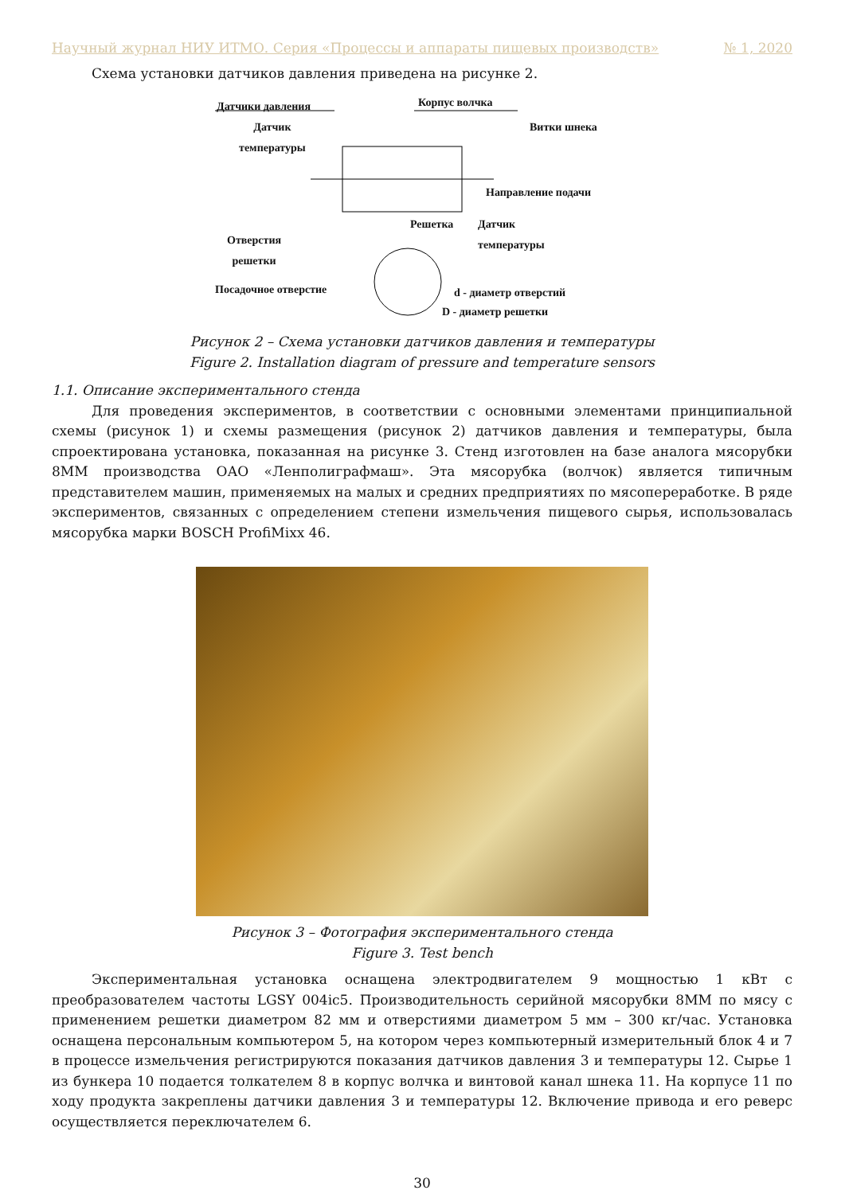Научный журнал НИУ ИТМО. Серия «Процессы и аппараты пищевых производств» № 1, 2020
Схема установки датчиков давления приведена на рисунке 2.
Датчики давления Корпус волчка
Витки шнека
Датчик
температуры
Направление подачи
Решетка
Датчик
температуры
Отверстия
решетки
Посадочное отверстие d - диаметр отверстий
D - диаметр решетки
Рисунок 2 – Схема установки датчиков давления и температуры
Figure 2. Installation diagram of pressure and temperature sensors
1.1. Описание экспериментального стенда
Для проведения экспериментов, в соответствии с основными элементами принципиальной схемы (рисунок 1) и схемы размещения (рисунок 2) датчиков давления и температуры, была спроектирована установка, показанная на рисунке 3. Стенд изготовлен на базе аналога мясорубки 8ММ производства ОАО «Ленполиграфмаш». Эта мясорубка (волчок) является типичным представителем машин, применяемых на малых и средних предприятиях по мясопереработке. В ряде экспериментов, связанных с определением степени измельчения пищевого сырья, использовалась мясорубка марки BOSCH ProfiMixx 46.
Рисунок 3 – Фотография экспериментального стенда
Figure 3. Test bench
Экспериментальная установка оснащена электродвигателем 9 мощностью 1 кВт с преобразователем частоты LGSY 004ic5. Производительность серийной мясорубки 8ММ по мясу с применением решетки диаметром 82 мм и отверстиями диаметром 5 мм – 300 кг/час. Установка оснащена персональным компьютером 5, на котором через компьютерный измерительный блок 4 и 7 в процессе измельчения регистрируются показания датчиков давления 3 и температуры 12. Сырье 1 из бункера 10 подается толкателем 8 в корпус волчка и винтовой канал шнека 11. На корпусе 11 по ходу продукта закреплены датчики давления 3 и температуры 12. Включение привода и его реверс осуществляется переключателем 6.
30